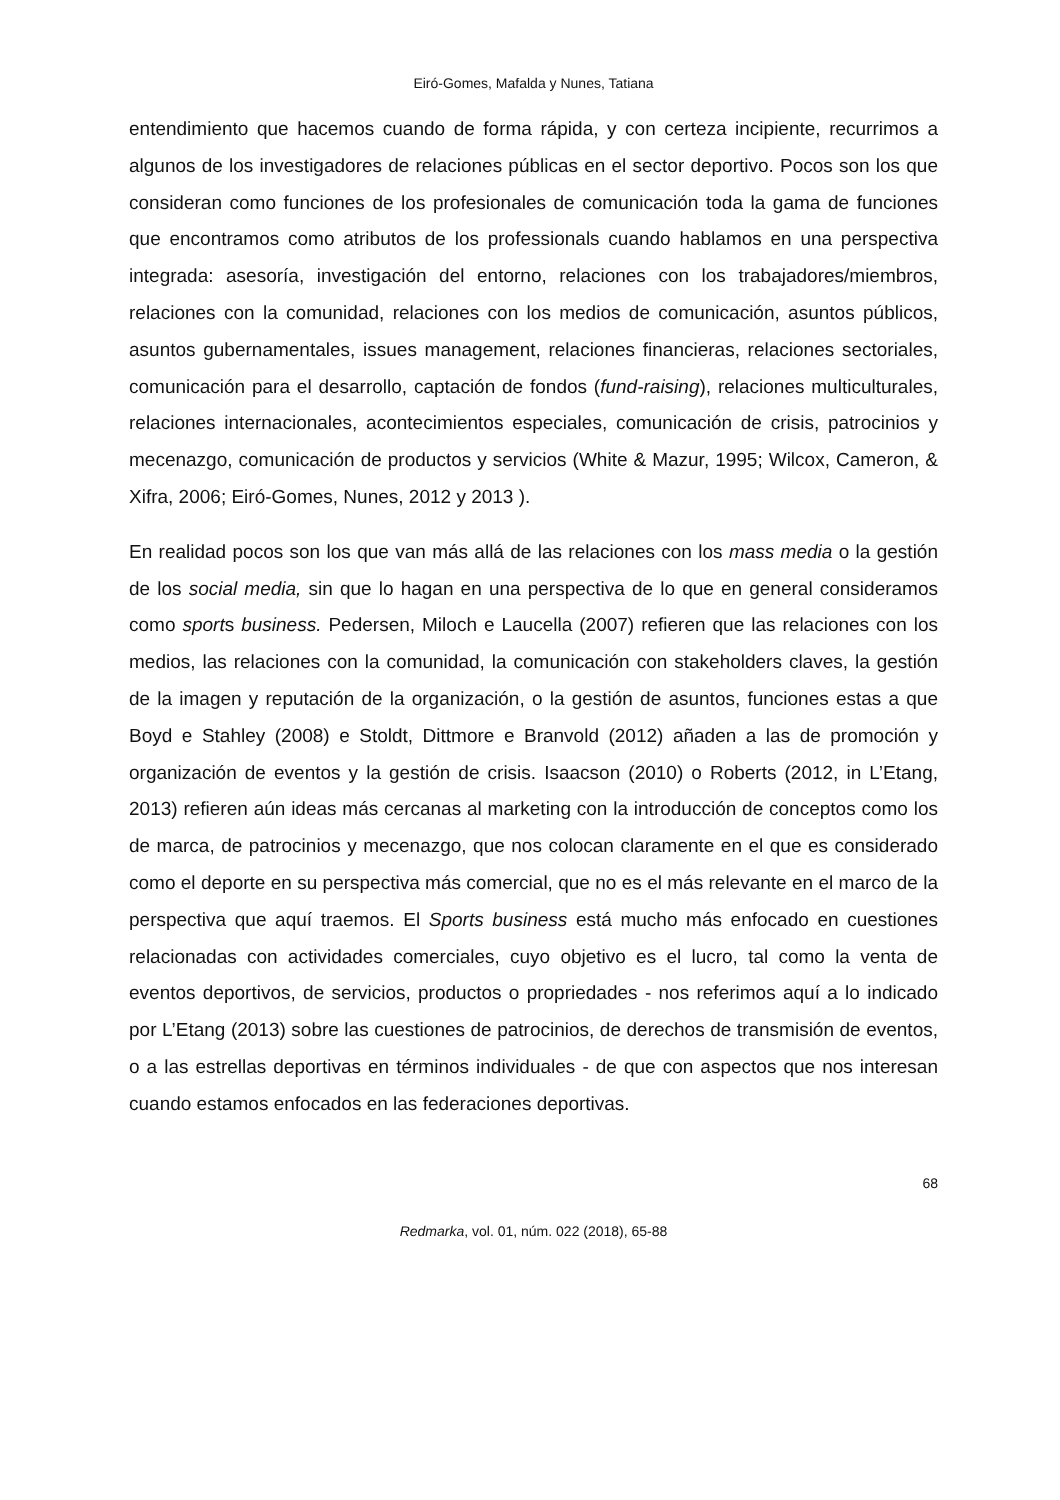Eiró-Gomes, Mafalda y Nunes, Tatiana
entendimiento que hacemos cuando de forma rápida, y con certeza incipiente, recurrimos a algunos de los investigadores de relaciones públicas en el sector deportivo. Pocos son los que consideran como funciones de los profesionales de comunicación toda la gama de funciones que encontramos como atributos de los professionals cuando hablamos en una perspectiva integrada: asesoría, investigación del entorno, relaciones con los trabajadores/miembros, relaciones con la comunidad, relaciones con los medios de comunicación, asuntos públicos, asuntos gubernamentales, issues management, relaciones financieras, relaciones sectoriales, comunicación para el desarrollo, captación de fondos (fund-raising), relaciones multiculturales, relaciones internacionales, acontecimientos especiales, comunicación de crisis, patrocinios y mecenazgo, comunicación de productos y servicios (White & Mazur, 1995; Wilcox, Cameron, & Xifra, 2006; Eiró-Gomes, Nunes, 2012 y 2013 ).
En realidad pocos son los que van más allá de las relaciones con los mass media o la gestión de los social media, sin que lo hagan en una perspectiva de lo que en general consideramos como sports business. Pedersen, Miloch e Laucella (2007) refieren que las relaciones con los medios, las relaciones con la comunidad, la comunicación con stakeholders claves, la gestión de la imagen y reputación de la organización, o la gestión de asuntos, funciones estas a que Boyd e Stahley (2008) e Stoldt, Dittmore e Branvold (2012) añaden a las de promoción y organización de eventos y la gestión de crisis. Isaacson (2010) o Roberts (2012, in L’Etang, 2013) refieren aún ideas más cercanas al marketing con la introducción de conceptos como los de marca, de patrocinios y mecenazgo, que nos colocan claramente en el que es considerado como el deporte en su perspectiva más comercial, que no es el más relevante en el marco de la perspectiva que aquí traemos. El Sports business está mucho más enfocado en cuestiones relacionadas con actividades comerciales, cuyo objetivo es el lucro, tal como la venta de eventos deportivos, de servicios, productos o propriedades - nos referimos aquí a lo indicado por L’Etang (2013) sobre las cuestiones de patrocinios, de derechos de transmisión de eventos, o a las estrellas deportivas en términos individuales - de que con aspectos que nos interesan cuando estamos enfocados en las federaciones deportivas.
68
Redmarka, vol. 01, núm. 022 (2018), 65-88